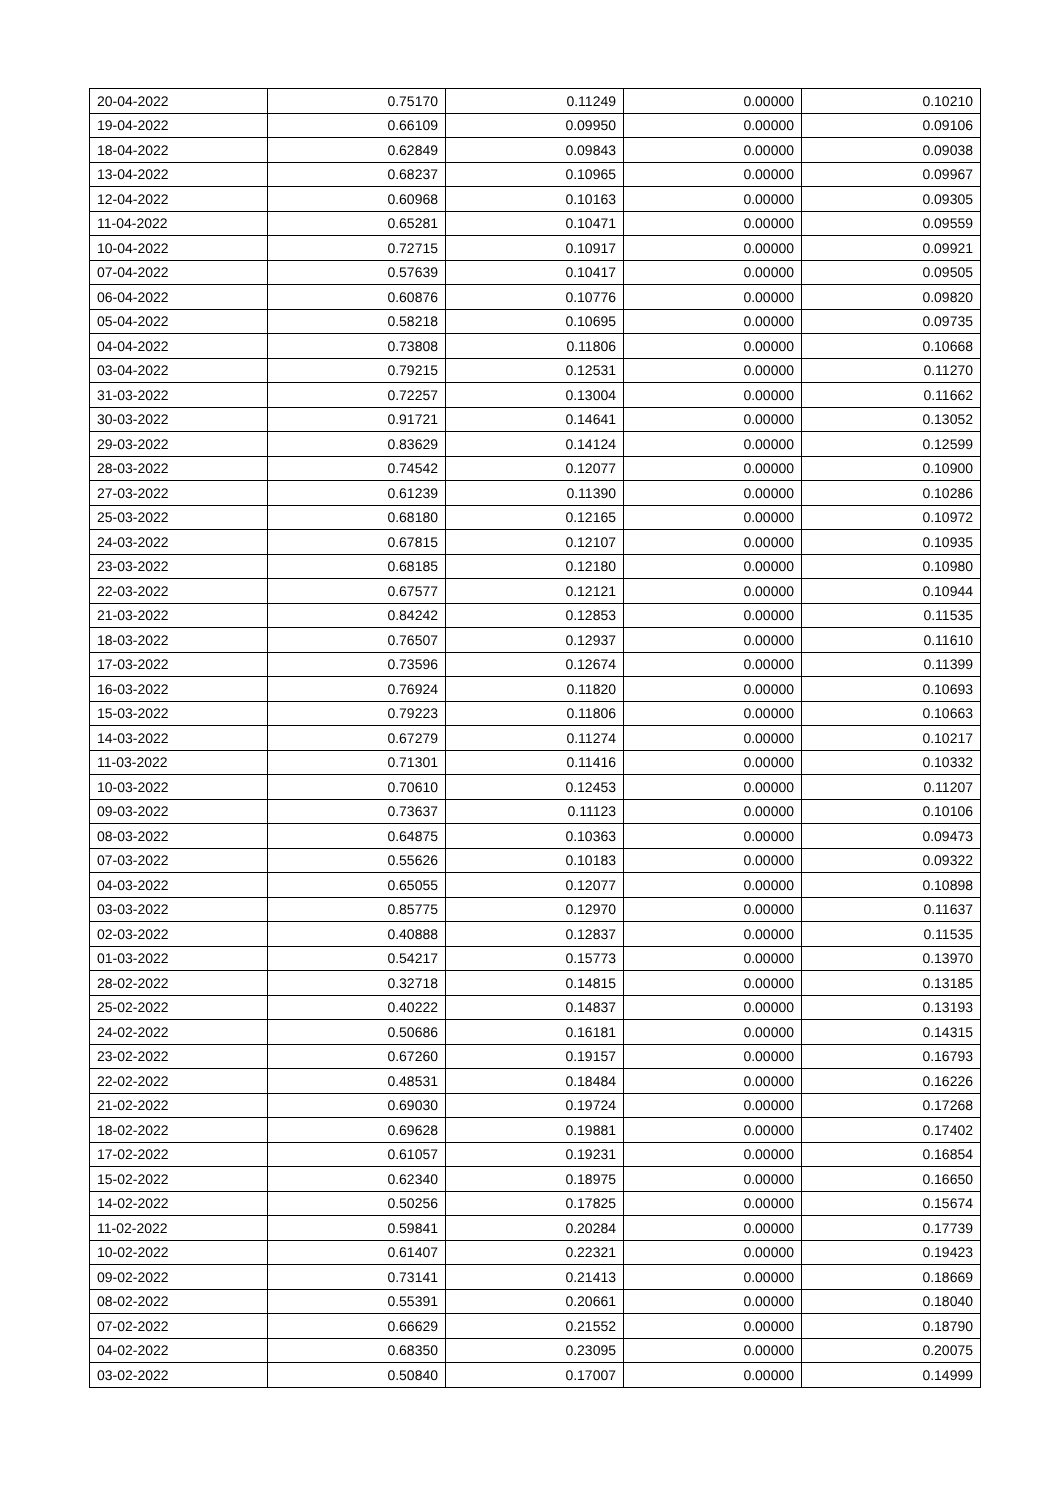| 20-04-2022 | 0.75170 | 0.11249 | 0.00000 | 0.10210 |
| 19-04-2022 | 0.66109 | 0.09950 | 0.00000 | 0.09106 |
| 18-04-2022 | 0.62849 | 0.09843 | 0.00000 | 0.09038 |
| 13-04-2022 | 0.68237 | 0.10965 | 0.00000 | 0.09967 |
| 12-04-2022 | 0.60968 | 0.10163 | 0.00000 | 0.09305 |
| 11-04-2022 | 0.65281 | 0.10471 | 0.00000 | 0.09559 |
| 10-04-2022 | 0.72715 | 0.10917 | 0.00000 | 0.09921 |
| 07-04-2022 | 0.57639 | 0.10417 | 0.00000 | 0.09505 |
| 06-04-2022 | 0.60876 | 0.10776 | 0.00000 | 0.09820 |
| 05-04-2022 | 0.58218 | 0.10695 | 0.00000 | 0.09735 |
| 04-04-2022 | 0.73808 | 0.11806 | 0.00000 | 0.10668 |
| 03-04-2022 | 0.79215 | 0.12531 | 0.00000 | 0.11270 |
| 31-03-2022 | 0.72257 | 0.13004 | 0.00000 | 0.11662 |
| 30-03-2022 | 0.91721 | 0.14641 | 0.00000 | 0.13052 |
| 29-03-2022 | 0.83629 | 0.14124 | 0.00000 | 0.12599 |
| 28-03-2022 | 0.74542 | 0.12077 | 0.00000 | 0.10900 |
| 27-03-2022 | 0.61239 | 0.11390 | 0.00000 | 0.10286 |
| 25-03-2022 | 0.68180 | 0.12165 | 0.00000 | 0.10972 |
| 24-03-2022 | 0.67815 | 0.12107 | 0.00000 | 0.10935 |
| 23-03-2022 | 0.68185 | 0.12180 | 0.00000 | 0.10980 |
| 22-03-2022 | 0.67577 | 0.12121 | 0.00000 | 0.10944 |
| 21-03-2022 | 0.84242 | 0.12853 | 0.00000 | 0.11535 |
| 18-03-2022 | 0.76507 | 0.12937 | 0.00000 | 0.11610 |
| 17-03-2022 | 0.73596 | 0.12674 | 0.00000 | 0.11399 |
| 16-03-2022 | 0.76924 | 0.11820 | 0.00000 | 0.10693 |
| 15-03-2022 | 0.79223 | 0.11806 | 0.00000 | 0.10663 |
| 14-03-2022 | 0.67279 | 0.11274 | 0.00000 | 0.10217 |
| 11-03-2022 | 0.71301 | 0.11416 | 0.00000 | 0.10332 |
| 10-03-2022 | 0.70610 | 0.12453 | 0.00000 | 0.11207 |
| 09-03-2022 | 0.73637 | 0.11123 | 0.00000 | 0.10106 |
| 08-03-2022 | 0.64875 | 0.10363 | 0.00000 | 0.09473 |
| 07-03-2022 | 0.55626 | 0.10183 | 0.00000 | 0.09322 |
| 04-03-2022 | 0.65055 | 0.12077 | 0.00000 | 0.10898 |
| 03-03-2022 | 0.85775 | 0.12970 | 0.00000 | 0.11637 |
| 02-03-2022 | 0.40888 | 0.12837 | 0.00000 | 0.11535 |
| 01-03-2022 | 0.54217 | 0.15773 | 0.00000 | 0.13970 |
| 28-02-2022 | 0.32718 | 0.14815 | 0.00000 | 0.13185 |
| 25-02-2022 | 0.40222 | 0.14837 | 0.00000 | 0.13193 |
| 24-02-2022 | 0.50686 | 0.16181 | 0.00000 | 0.14315 |
| 23-02-2022 | 0.67260 | 0.19157 | 0.00000 | 0.16793 |
| 22-02-2022 | 0.48531 | 0.18484 | 0.00000 | 0.16226 |
| 21-02-2022 | 0.69030 | 0.19724 | 0.00000 | 0.17268 |
| 18-02-2022 | 0.69628 | 0.19881 | 0.00000 | 0.17402 |
| 17-02-2022 | 0.61057 | 0.19231 | 0.00000 | 0.16854 |
| 15-02-2022 | 0.62340 | 0.18975 | 0.00000 | 0.16650 |
| 14-02-2022 | 0.50256 | 0.17825 | 0.00000 | 0.15674 |
| 11-02-2022 | 0.59841 | 0.20284 | 0.00000 | 0.17739 |
| 10-02-2022 | 0.61407 | 0.22321 | 0.00000 | 0.19423 |
| 09-02-2022 | 0.73141 | 0.21413 | 0.00000 | 0.18669 |
| 08-02-2022 | 0.55391 | 0.20661 | 0.00000 | 0.18040 |
| 07-02-2022 | 0.66629 | 0.21552 | 0.00000 | 0.18790 |
| 04-02-2022 | 0.68350 | 0.23095 | 0.00000 | 0.20075 |
| 03-02-2022 | 0.50840 | 0.17007 | 0.00000 | 0.14999 |